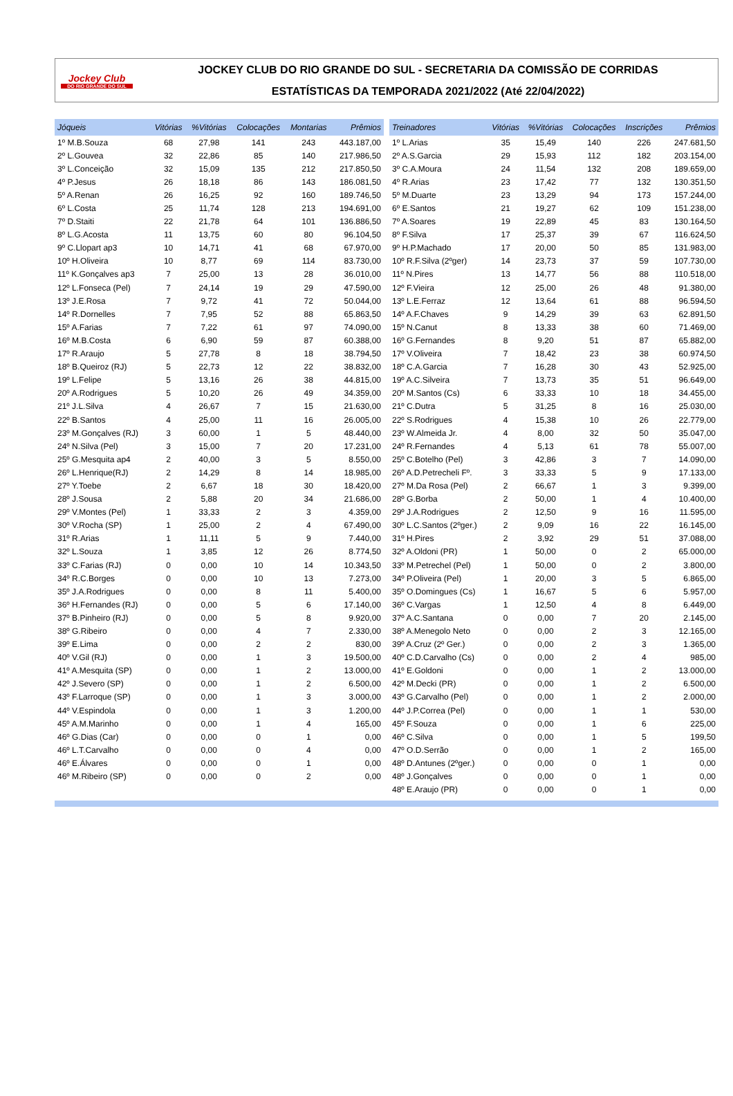Jockey Club
DO RIO GRANDE DO SUL
JOCKEY CLUB DO RIO GRANDE DO SUL - SECRETARIA DA COMISSÃO DE CORRIDAS
ESTATÍSTICAS DA TEMPORADA 2021/2022 (Até 22/04/2022)
| Jóqueis | Vitórias | %Vitórias | Colocações | Montarias | Prêmios |
| --- | --- | --- | --- | --- | --- |
| 1º M.B.Souza | 68 | 27,98 | 141 | 243 | 443.187,00 |
| 2º L.Gouvea | 32 | 22,86 | 85 | 140 | 217.986,50 |
| 3º L.Conceição | 32 | 15,09 | 135 | 212 | 217.850,50 |
| 4º P.Jesus | 26 | 18,18 | 86 | 143 | 186.081,50 |
| 5º A.Renan | 26 | 16,25 | 92 | 160 | 189.746,50 |
| 6º L.Costa | 25 | 11,74 | 128 | 213 | 194.691,00 |
| 7º D.Staiti | 22 | 21,78 | 64 | 101 | 136.886,50 |
| 8º L.G.Acosta | 11 | 13,75 | 60 | 80 | 96.104,50 |
| 9º C.Llopart ap3 | 10 | 14,71 | 41 | 68 | 67.970,00 |
| 10º H.Oliveira | 10 | 8,77 | 69 | 114 | 83.730,00 |
| 11º K.Gonçalves ap3 | 7 | 25,00 | 13 | 28 | 36.010,00 |
| 12º L.Fonseca (Pel) | 7 | 24,14 | 19 | 29 | 47.590,00 |
| 13º J.E.Rosa | 7 | 9,72 | 41 | 72 | 50.044,00 |
| 14º R.Dornelles | 7 | 7,95 | 52 | 88 | 65.863,50 |
| 15º A.Farias | 7 | 7,22 | 61 | 97 | 74.090,00 |
| 16º M.B.Costa | 6 | 6,90 | 59 | 87 | 60.388,00 |
| 17º R.Araujo | 5 | 27,78 | 8 | 18 | 38.794,50 |
| 18º B.Queiroz (RJ) | 5 | 22,73 | 12 | 22 | 38.832,00 |
| 19º L.Felipe | 5 | 13,16 | 26 | 38 | 44.815,00 |
| 20º A.Rodrigues | 5 | 10,20 | 26 | 49 | 34.359,00 |
| 21º J.L.Silva | 4 | 26,67 | 7 | 15 | 21.630,00 |
| 22º B.Santos | 4 | 25,00 | 11 | 16 | 26.005,00 |
| 23º M.Gonçalves (RJ) | 3 | 60,00 | 1 | 5 | 48.440,00 |
| 24º N.Silva (Pel) | 3 | 15,00 | 7 | 20 | 17.231,00 |
| 25º G.Mesquita ap4 | 2 | 40,00 | 3 | 5 | 8.550,00 |
| 26º L.Henrique(RJ) | 2 | 14,29 | 8 | 14 | 18.985,00 |
| 27º Y.Toebe | 2 | 6,67 | 18 | 30 | 18.420,00 |
| 28º J.Sousa | 2 | 5,88 | 20 | 34 | 21.686,00 |
| 29º V.Montes (Pel) | 1 | 33,33 | 2 | 3 | 4.359,00 |
| 30º V.Rocha (SP) | 1 | 25,00 | 2 | 4 | 67.490,00 |
| 31º R.Arias | 1 | 11,11 | 5 | 9 | 7.440,00 |
| 32º L.Souza | 1 | 3,85 | 12 | 26 | 8.774,50 |
| 33º C.Farias (RJ) | 0 | 0,00 | 10 | 14 | 10.343,50 |
| 34º R.C.Borges | 0 | 0,00 | 10 | 13 | 7.273,00 |
| 35º J.A.Rodrigues | 0 | 0,00 | 8 | 11 | 5.400,00 |
| 36º H.Fernandes (RJ) | 0 | 0,00 | 5 | 6 | 17.140,00 |
| 37º B.Pinheiro (RJ) | 0 | 0,00 | 5 | 8 | 9.920,00 |
| 38º G.Ribeiro | 0 | 0,00 | 4 | 7 | 2.330,00 |
| 39º E.Lima | 0 | 0,00 | 2 | 2 | 830,00 |
| 40º V.Gil (RJ) | 0 | 0,00 | 1 | 3 | 19.500,00 |
| 41º A.Mesquita (SP) | 0 | 0,00 | 1 | 2 | 13.000,00 |
| 42º J.Severo (SP) | 0 | 0,00 | 1 | 2 | 6.500,00 |
| 43º F.Larroque (SP) | 0 | 0,00 | 1 | 3 | 3.000,00 |
| 44º V.Espindola | 0 | 0,00 | 1 | 3 | 1.200,00 |
| 45º A.M.Marinho | 0 | 0,00 | 1 | 4 | 165,00 |
| 46º G.Dias (Car) | 0 | 0,00 | 0 | 1 | 0,00 |
| 46º L.T.Carvalho | 0 | 0,00 | 0 | 4 | 0,00 |
| 46º E.Álvares | 0 | 0,00 | 0 | 1 | 0,00 |
| 46º M.Ribeiro (SP) | 0 | 0,00 | 0 | 2 | 0,00 |
| Treinadores | Vitórias | %Vitórias | Colocações | Inscrições | Prêmios |
| --- | --- | --- | --- | --- | --- |
| 1º L.Arias | 35 | 15,49 | 140 | 226 | 247.681,50 |
| 2º A.S.Garcia | 29 | 15,93 | 112 | 182 | 203.154,00 |
| 3º C.A.Moura | 24 | 11,54 | 132 | 208 | 189.659,00 |
| 4º R.Arias | 23 | 17,42 | 77 | 132 | 130.351,50 |
| 5º M.Duarte | 23 | 13,29 | 94 | 173 | 157.244,00 |
| 6º E.Santos | 21 | 19,27 | 62 | 109 | 151.238,00 |
| 7º A.Soares | 19 | 22,89 | 45 | 83 | 130.164,50 |
| 8º F.Silva | 17 | 25,37 | 39 | 67 | 116.624,50 |
| 9º H.P.Machado | 17 | 20,00 | 50 | 85 | 131.983,00 |
| 10º R.F.Silva (2ºger) | 14 | 23,73 | 37 | 59 | 107.730,00 |
| 11º N.Pires | 13 | 14,77 | 56 | 88 | 110.518,00 |
| 12º F.Vieira | 12 | 25,00 | 26 | 48 | 91.380,00 |
| 13º L.E.Ferraz | 12 | 13,64 | 61 | 88 | 96.594,50 |
| 14º A.F.Chaves | 9 | 14,29 | 39 | 63 | 62.891,50 |
| 15º N.Canut | 8 | 13,33 | 38 | 60 | 71.469,00 |
| 16º G.Fernandes | 8 | 9,20 | 51 | 87 | 65.882,00 |
| 17º V.Oliveira | 7 | 18,42 | 23 | 38 | 60.974,50 |
| 18º C.A.Garcia | 7 | 16,28 | 30 | 43 | 52.925,00 |
| 19º A.C.Silveira | 7 | 13,73 | 35 | 51 | 96.649,00 |
| 20º M.Santos (Cs) | 6 | 33,33 | 10 | 18 | 34.455,00 |
| 21º C.Dutra | 5 | 31,25 | 8 | 16 | 25.030,00 |
| 22º S.Rodrigues | 4 | 15,38 | 10 | 26 | 22.779,00 |
| 23º W.Almeida Jr. | 4 | 8,00 | 32 | 50 | 35.047,00 |
| 24º R.Fernandes | 4 | 5,13 | 61 | 78 | 55.007,00 |
| 25º C.Botelho (Pel) | 3 | 42,86 | 3 | 7 | 14.090,00 |
| 26º A.D.Petrecheli Fº. | 3 | 33,33 | 5 | 9 | 17.133,00 |
| 27º M.Da Rosa (Pel) | 2 | 66,67 | 1 | 3 | 9.399,00 |
| 28º G.Borba | 2 | 50,00 | 1 | 4 | 10.400,00 |
| 29º J.A.Rodrigues | 2 | 12,50 | 9 | 16 | 11.595,00 |
| 30º L.C.Santos (2ºger.) | 2 | 9,09 | 16 | 22 | 16.145,00 |
| 31º H.Pires | 2 | 3,92 | 29 | 51 | 37.088,00 |
| 32º A.Oldoni (PR) | 1 | 50,00 | 0 | 2 | 65.000,00 |
| 33º M.Petrechel (Pel) | 1 | 50,00 | 0 | 2 | 3.800,00 |
| 34º P.Oliveira (Pel) | 1 | 20,00 | 3 | 5 | 6.865,00 |
| 35º O.Domingues (Cs) | 1 | 16,67 | 5 | 6 | 5.957,00 |
| 36º C.Vargas | 1 | 12,50 | 4 | 8 | 6.449,00 |
| 37º A.C.Santana | 0 | 0,00 | 7 | 20 | 2.145,00 |
| 38º A.Menegolo Neto | 0 | 0,00 | 2 | 3 | 12.165,00 |
| 39º A.Cruz (2º Ger.) | 0 | 0,00 | 2 | 3 | 1.365,00 |
| 40º C.D.Carvalho (Cs) | 0 | 0,00 | 2 | 4 | 985,00 |
| 41º E.Goldoni | 0 | 0,00 | 1 | 2 | 13.000,00 |
| 42º M.Decki (PR) | 0 | 0,00 | 1 | 2 | 6.500,00 |
| 43º G.Carvalho (Pel) | 0 | 0,00 | 1 | 2 | 2.000,00 |
| 44º J.P.Correa (Pel) | 0 | 0,00 | 1 | 1 | 530,00 |
| 45º F.Souza | 0 | 0,00 | 1 | 6 | 225,00 |
| 46º C.Silva | 0 | 0,00 | 1 | 5 | 199,50 |
| 47º O.D.Serrão | 0 | 0,00 | 1 | 2 | 165,00 |
| 48º D.Antunes (2ºger.) | 0 | 0,00 | 0 | 1 | 0,00 |
| 48º J.Gonçalves | 0 | 0,00 | 0 | 1 | 0,00 |
| 48º E.Araujo (PR) | 0 | 0,00 | 0 | 1 | 0,00 |